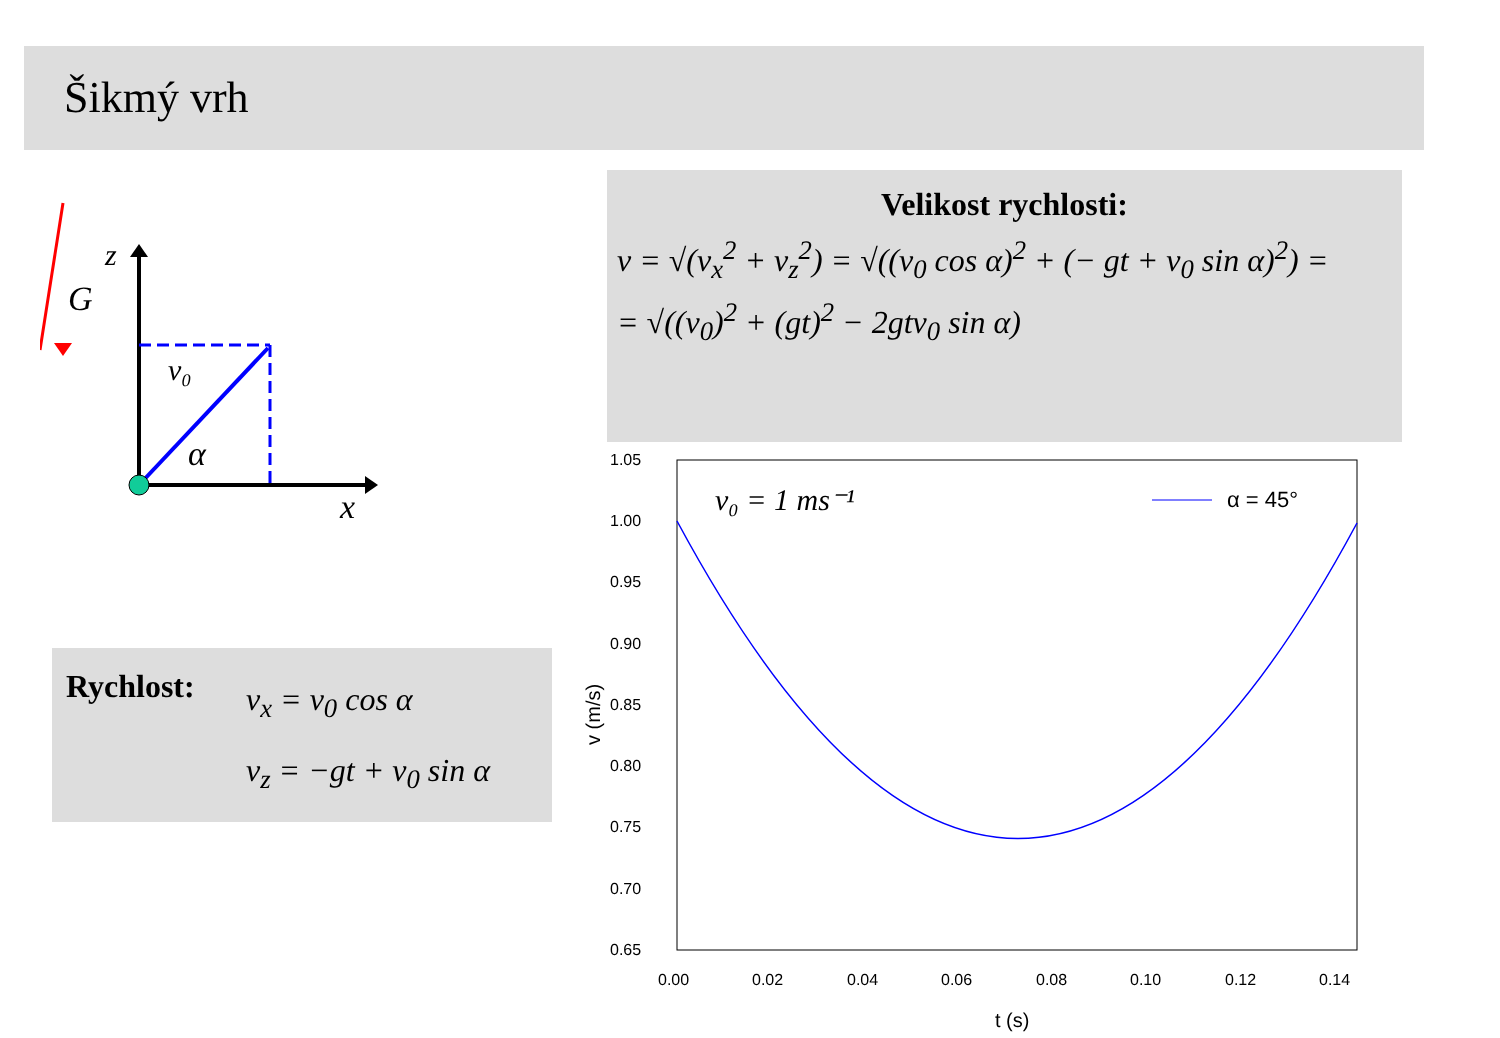Šikmý vrh
G
z
x
v₀
α
Velikost rychlosti:
v = √(v<sub>x</sub><sup>2</sup> + v<sub>z</sub><sup>2</sup>) = √((v<sub>0</sub> cos α)<sup>2</sup> + (− gt + v<sub>0</sub> sin α)<sup>2</sup>) =
= √((v<sub>0</sub>)<sup>2</sup> + (gt)<sup>2</sup> − 2gtv<sub>0</sub> sin α)
Rychlost:
v<sub>x</sub> = v<sub>0</sub> cos α
v<sub>z</sub> = −gt + v<sub>0</sub> sin α
1.05
1.00
0.95
0.90
0.85
0.80
0.75
0.70
0.65
0.00
0.02
0.04
0.06
0.08
0.10
0.12
0.14
t (s)
v (m/s)
v₀ = 1 ms⁻¹
α = 45°